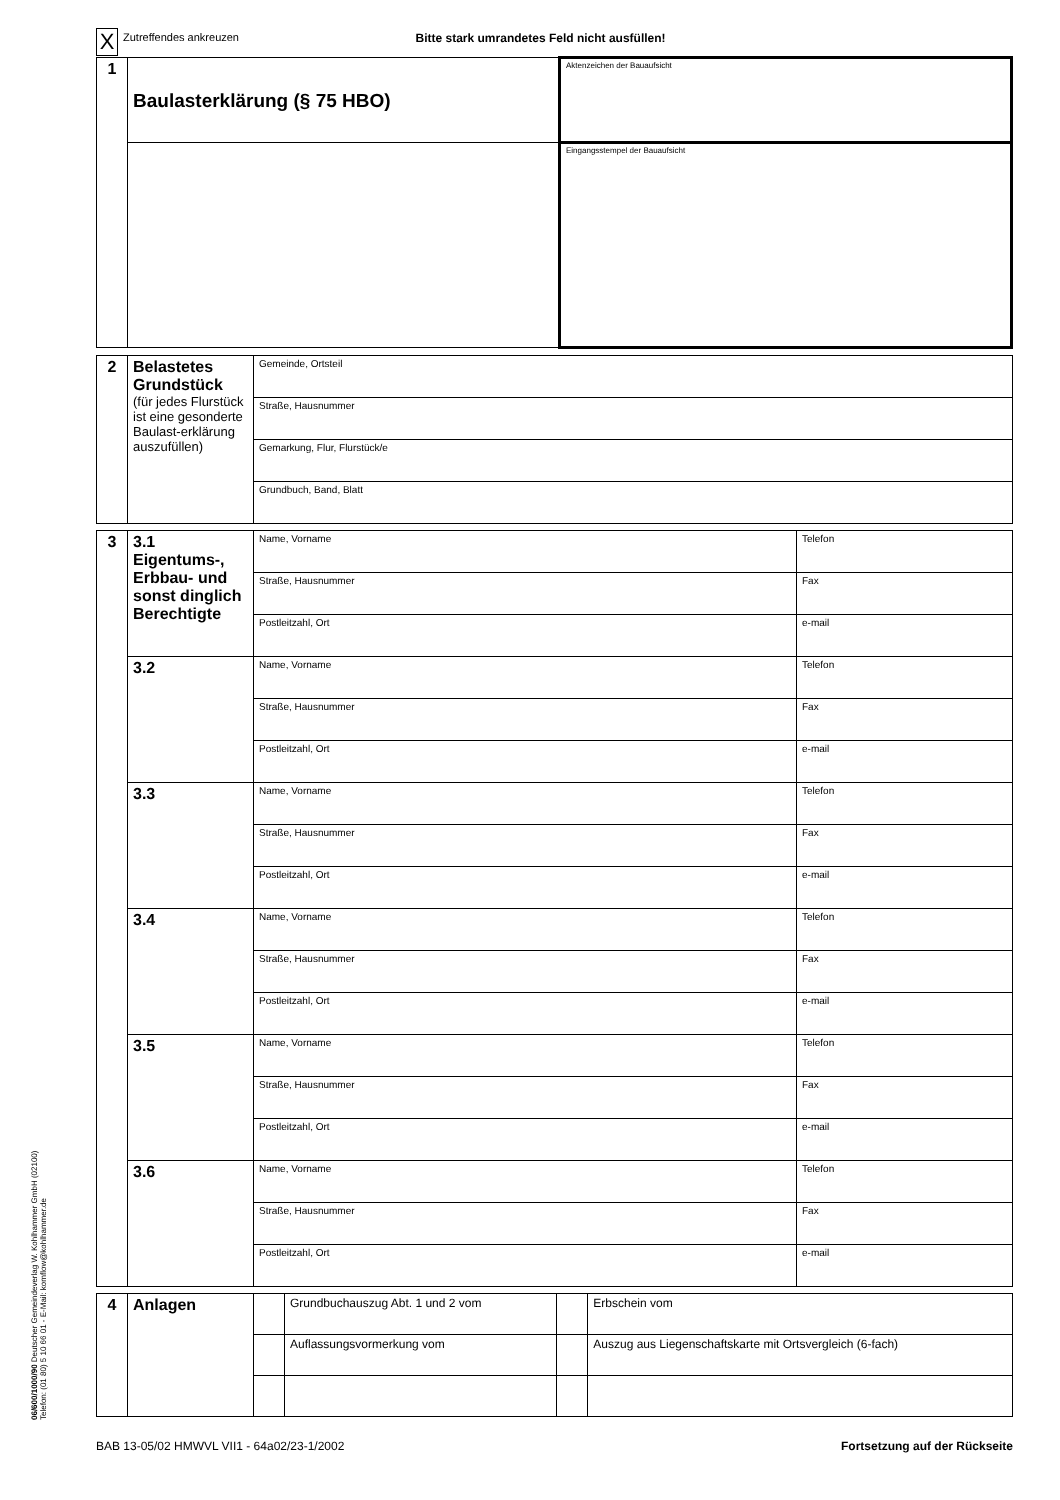06/600/1000/90 Deutscher Gemeindeverlag W. Kohlhammer GmbH (02100)
Telefon: (01 80) 5 10 66 01 - E-Mail: komflow@kohlhammer.de
| X | Zutreffendes ankreuzen | Bitte stark umrandetes Feld nicht ausfüllen! |
| 1 | Baulasterklärung (§ 75 HBO) | Aktenzeichen der Bauaufsicht |
| | | Eingangsstempel der Bauaufsicht |
| 2 | Belastetes Grundstück (für jedes Flurstück ist eine gesonderte Baulast-erklärung auszufüllen) | Gemeinde, Ortsteil |
| | | Straße, Hausnummer |
| | | Gemarkung, Flur, Flurstück/e |
| | | Grundbuch, Band, Blatt |
| 3 | 3.1 Eigentums-, Erbbau- und sonst dinglich Berechtigte | Name, Vorname | Telefon |
| | | Straße, Hausnummer | Fax |
| | | Postleitzahl, Ort | e-mail |
| | 3.2 | Name, Vorname | Telefon |
| | | Straße, Hausnummer | Fax |
| | | Postleitzahl, Ort | e-mail |
| | 3.3 | Name, Vorname | Telefon |
| | | Straße, Hausnummer | Fax |
| | | Postleitzahl, Ort | e-mail |
| | 3.4 | Name, Vorname | Telefon |
| | | Straße, Hausnummer | Fax |
| | | Postleitzahl, Ort | e-mail |
| | 3.5 | Name, Vorname | Telefon |
| | | Straße, Hausnummer | Fax |
| | | Postleitzahl, Ort | e-mail |
| | 3.6 | Name, Vorname | Telefon |
| | | Straße, Hausnummer | Fax |
| | | Postleitzahl, Ort | e-mail |
| 4 | Anlagen | | Grundbuchauszug Abt. 1 und 2 vom | | Erbschein vom |
| | | | Auflassungsvormerkung vom | | Auszug aus Liegenschaftskarte mit Ortsvergleich (6-fach) |
BAB 13-05/02 HMWVL VII1 - 64a02/23-1/2002 Fortsetzung auf der Rückseite